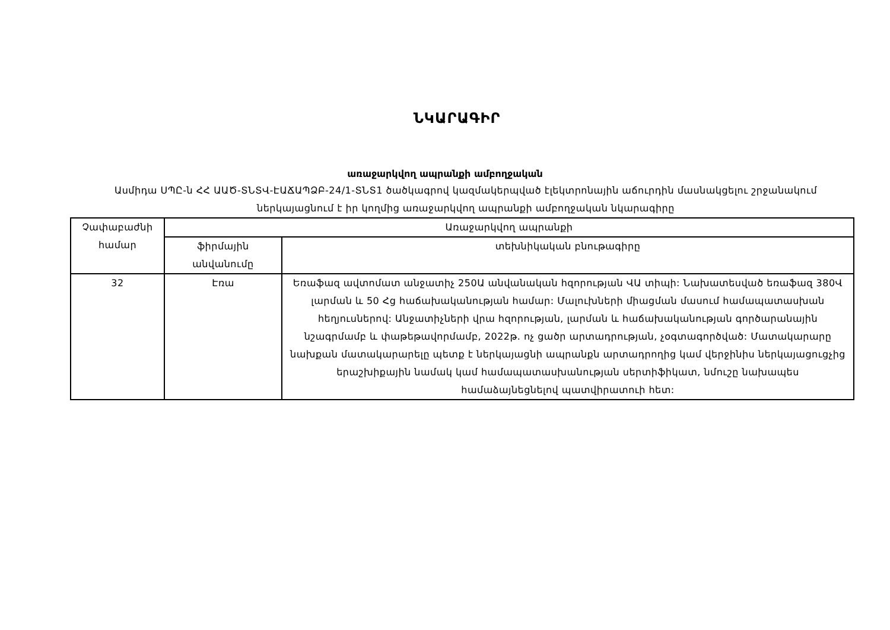ՆԿԱՐԱԳԻՐ
առաջարկվող ապրանքի ամբողջական
Ասմիդա ՍՊԸ-ն ՀՀ ԱԱԾ-ՏՆՏՎ-ԷԱՃԱՊՁԲ-24/1-ՏՆՏ1 ծածկագրով կազմակերպված էլեկտրոնային աճուրդին մասնակցելու շրջանակում ներկայացնում է իր կողմից առաջարկվող ապրանքի ամբողջական նկարագիրը
| Չափաբաժնի համար | Առաջարկվող ապրանքի | |
| --- | --- | --- |
| | ֆիրմային անվանումը | տեխնիկական բնութագիրը |
| 32 | Էռա | Եռաֆազ ավտոմատ անջատիչ 250Ա անվանական հզորության ՎԱ տիպի: Նախատեսված եռաֆազ 380Վ լարման և 50 Հց հաճախականության համար: Մալուխների միացման մասում համապատասխան հեղյուսներով: Անջատիչների վրա հզորության, լարման և հաճախականության գործարանային նշագրմամբ և փաթեթավորմամբ, 2022թ. ոչ ցածր արտադրության, չօգտագործված: Մատակարարը նախքան մատակարարելը պետք է ներկայացնի ապրանքն արտադրողից կամ վերջինիս ներկայացուցչից երաշխիքային նամակ կամ համապատասխանության սերտիֆիկատ, նմուշը նախապես համաձայնեցնելով պատվիրատուի հետ: |